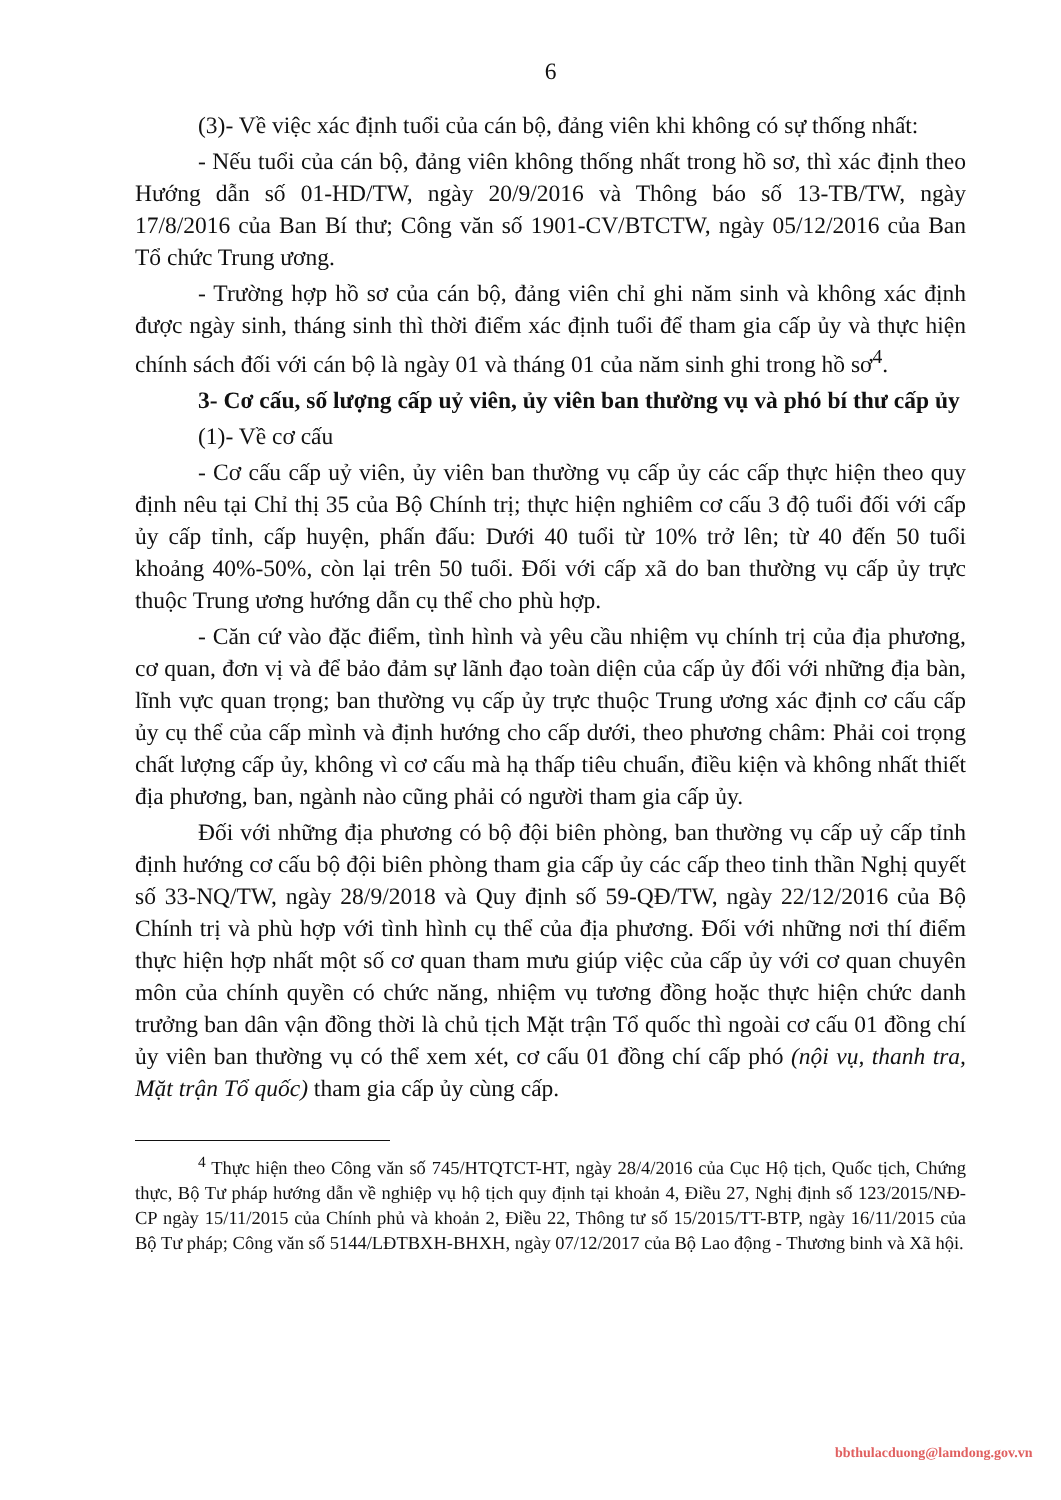6
(3)- Về việc xác định tuổi của cán bộ, đảng viên khi không có sự thống nhất:
- Nếu tuổi của cán bộ, đảng viên không thống nhất trong hồ sơ, thì xác định theo Hướng dẫn số 01-HD/TW, ngày 20/9/2016 và Thông báo số 13-TB/TW, ngày 17/8/2016 của Ban Bí thư; Công văn số 1901-CV/BTCTW, ngày 05/12/2016 của Ban Tổ chức Trung ương.
- Trường hợp hồ sơ của cán bộ, đảng viên chỉ ghi năm sinh và không xác định được ngày sinh, tháng sinh thì thời điểm xác định tuổi để tham gia cấp ủy và thực hiện chính sách đối với cán bộ là ngày 01 và tháng 01 của năm sinh ghi trong hồ sơ<sup>4</sup>.
3- Cơ cấu, số lượng cấp uỷ viên, ủy viên ban thường vụ và phó bí thư cấp ủy
(1)- Về cơ cấu
- Cơ cấu cấp uỷ viên, ủy viên ban thường vụ cấp ủy các cấp thực hiện theo quy định nêu tại Chỉ thị 35 của Bộ Chính trị; thực hiện nghiêm cơ cấu 3 độ tuổi đối với cấp ủy cấp tỉnh, cấp huyện, phấn đấu: Dưới 40 tuổi từ 10% trở lên; từ 40 đến 50 tuổi khoảng 40%-50%, còn lại trên 50 tuổi. Đối với cấp xã do ban thường vụ cấp ủy trực thuộc Trung ương hướng dẫn cụ thể cho phù hợp.
- Căn cứ vào đặc điểm, tình hình và yêu cầu nhiệm vụ chính trị của địa phương, cơ quan, đơn vị và để bảo đảm sự lãnh đạo toàn diện của cấp ủy đối với những địa bàn, lĩnh vực quan trọng; ban thường vụ cấp ủy trực thuộc Trung ương xác định cơ cấu cấp ủy cụ thể của cấp mình và định hướng cho cấp dưới, theo phương châm: Phải coi trọng chất lượng cấp ủy, không vì cơ cấu mà hạ thấp tiêu chuẩn, điều kiện và không nhất thiết địa phương, ban, ngành nào cũng phải có người tham gia cấp ủy.
Đối với những địa phương có bộ đội biên phòng, ban thường vụ cấp uỷ cấp tỉnh định hướng cơ cấu bộ đội biên phòng tham gia cấp ủy các cấp theo tinh thần Nghị quyết số 33-NQ/TW, ngày 28/9/2018 và Quy định số 59-QĐ/TW, ngày 22/12/2016 của Bộ Chính trị và phù hợp với tình hình cụ thể của địa phương. Đối với những nơi thí điểm thực hiện hợp nhất một số cơ quan tham mưu giúp việc của cấp ủy với cơ quan chuyên môn của chính quyền có chức năng, nhiệm vụ tương đồng hoặc thực hiện chức danh trưởng ban dân vận đồng thời là chủ tịch Mặt trận Tổ quốc thì ngoài cơ cấu 01 đồng chí ủy viên ban thường vụ có thể xem xét, cơ cấu 01 đồng chí cấp phó (nội vụ, thanh tra, Mặt trận Tổ quốc) tham gia cấp ủy cùng cấp.
<sup>4</sup> Thực hiện theo Công văn số 745/HTQTCT-HT, ngày 28/4/2016 của Cục Hộ tịch, Quốc tịch, Chứng thực, Bộ Tư pháp hướng dẫn về nghiệp vụ hộ tịch quy định tại khoản 4, Điều 27, Nghị định số 123/2015/NĐ-CP ngày 15/11/2015 của Chính phủ và khoản 2, Điều 22, Thông tư số 15/2015/TT-BTP, ngày 16/11/2015 của Bộ Tư pháp; Công văn số 5144/LĐTBXH-BHXH, ngày 07/12/2017 của Bộ Lao động - Thương binh và Xã hội.
bbthulacduong@lamdong.gov.vn